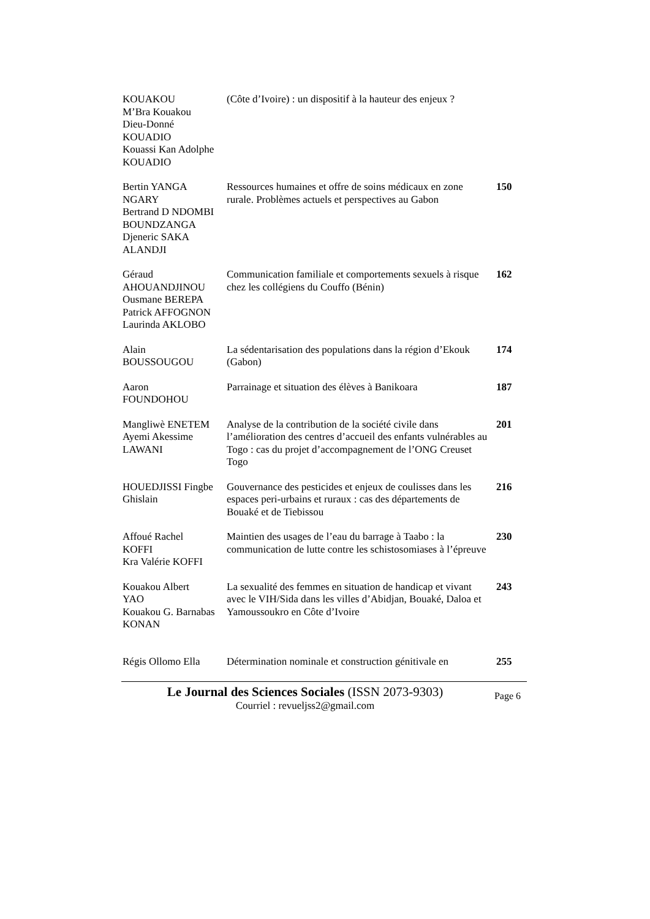| KOUAKOU M’Bra Kouakou Dieu-Donné KOUADIO Kouassi Kan Adolphe KOUADIO | (Côte d’Ivoire) : un dispositif à la hauteur des enjeux ? | |
| Bertin YANGA NGARY Bertrand D NDOMBI BOUNDZANGA Djeneric SAKA ALANDJI | Ressources humaines et offre de soins médicaux en zone rurale. Problèmes actuels et perspectives au Gabon | 150 |
| Géraud AHOUANDJINOU Ousmane BEREPA Patrick AFFOGNON Laurinda AKLOBO | Communication familiale et comportements sexuels à risque chez les collégiens du Couffo (Bénin) | 162 |
| Alain BOUSSOUGOU | La sédentarisation des populations dans la région d’Ekouk (Gabon) | 174 |
| Aaron FOUNDOHOU | Parrainage et situation des élèves à Banikoara | 187 |
| Mangliwè ENETEM Ayemi Akessime LAWANI | Analyse de la contribution de la société civile dans l’amélioration des centres d’accueil des enfants vulnérables au Togo : cas du projet d’accompagnement de l’ONG Creuset Togo | 201 |
| HOUEDJISSI Fingbe Ghislain | Gouvernance des pesticides et enjeux de coulisses dans les espaces peri-urbains et ruraux : cas des départements de Bouaké et de Tiebissou | 216 |
| Affoué Rachel KOFFI Kra Valérie KOFFI | Maintien des usages de l’eau du barrage à Taabo : la communication de lutte contre les schistosomiases à l’épreuve | 230 |
| Kouakou Albert YAO Kouakou G. Barnabas KONAN | La sexualité des femmes en situation de handicap et vivant avec le VIH/Sida dans les villes d’Abidjan, Bouaké, Daloa et Yamoussoukro en Côte d’Ivoire | 243 |
| Régis Ollomo Ella | Détermination nominale et construction génitivale en | 255 |
Le Journal des Sciences Sociales (ISSN 2073-9303)
Courriel : revueljss2@gmail.com
Page 6